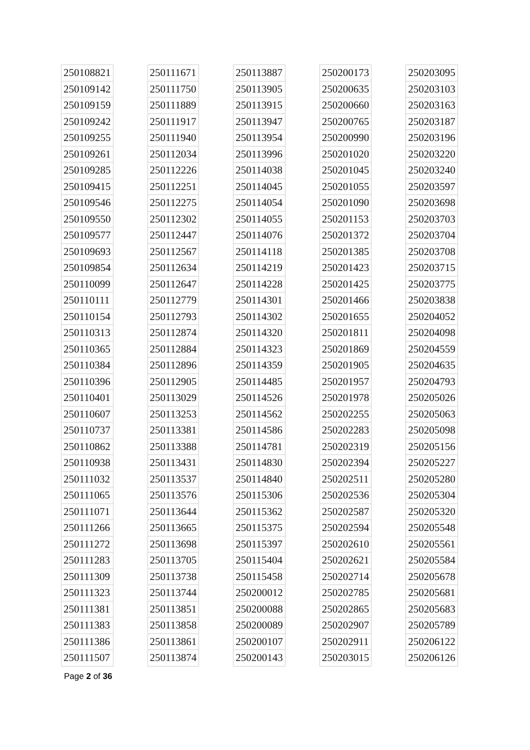| 250108821 |
| 250109142 |
| 250109159 |
| 250109242 |
| 250109255 |
| 250109261 |
| 250109285 |
| 250109415 |
| 250109546 |
| 250109550 |
| 250109577 |
| 250109693 |
| 250109854 |
| 250110099 |
| 250110111 |
| 250110154 |
| 250110313 |
| 250110365 |
| 250110384 |
| 250110396 |
| 250110401 |
| 250110607 |
| 250110737 |
| 250110862 |
| 250110938 |
| 250111032 |
| 250111065 |
| 250111071 |
| 250111266 |
| 250111272 |
| 250111283 |
| 250111309 |
| 250111323 |
| 250111381 |
| 250111383 |
| 250111386 |
| 250111507 |
| 250111671 |
| 250111750 |
| 250111889 |
| 250111917 |
| 250111940 |
| 250112034 |
| 250112226 |
| 250112251 |
| 250112275 |
| 250112302 |
| 250112447 |
| 250112567 |
| 250112634 |
| 250112647 |
| 250112779 |
| 250112793 |
| 250112874 |
| 250112884 |
| 250112896 |
| 250112905 |
| 250113029 |
| 250113253 |
| 250113381 |
| 250113388 |
| 250113431 |
| 250113537 |
| 250113576 |
| 250113644 |
| 250113665 |
| 250113698 |
| 250113705 |
| 250113738 |
| 250113744 |
| 250113851 |
| 250113858 |
| 250113861 |
| 250113874 |
| 250113887 |
| 250113905 |
| 250113915 |
| 250113947 |
| 250113954 |
| 250113996 |
| 250114038 |
| 250114045 |
| 250114054 |
| 250114055 |
| 250114076 |
| 250114118 |
| 250114219 |
| 250114228 |
| 250114301 |
| 250114302 |
| 250114320 |
| 250114323 |
| 250114359 |
| 250114485 |
| 250114526 |
| 250114562 |
| 250114586 |
| 250114781 |
| 250114830 |
| 250114840 |
| 250115306 |
| 250115362 |
| 250115375 |
| 250115397 |
| 250115404 |
| 250115458 |
| 250200012 |
| 250200088 |
| 250200089 |
| 250200107 |
| 250200143 |
| 250200173 |
| 250200635 |
| 250200660 |
| 250200765 |
| 250200990 |
| 250201020 |
| 250201045 |
| 250201055 |
| 250201090 |
| 250201153 |
| 250201372 |
| 250201385 |
| 250201423 |
| 250201425 |
| 250201466 |
| 250201655 |
| 250201811 |
| 250201869 |
| 250201905 |
| 250201957 |
| 250201978 |
| 250202255 |
| 250202283 |
| 250202319 |
| 250202394 |
| 250202511 |
| 250202536 |
| 250202587 |
| 250202594 |
| 250202610 |
| 250202621 |
| 250202714 |
| 250202785 |
| 250202865 |
| 250202907 |
| 250202911 |
| 250203015 |
| 250203095 |
| 250203103 |
| 250203163 |
| 250203187 |
| 250203196 |
| 250203220 |
| 250203240 |
| 250203597 |
| 250203698 |
| 250203703 |
| 250203704 |
| 250203708 |
| 250203715 |
| 250203775 |
| 250203838 |
| 250204052 |
| 250204098 |
| 250204559 |
| 250204635 |
| 250204793 |
| 250205026 |
| 250205063 |
| 250205098 |
| 250205156 |
| 250205227 |
| 250205280 |
| 250205304 |
| 250205320 |
| 250205548 |
| 250205561 |
| 250205584 |
| 250205678 |
| 250205681 |
| 250205683 |
| 250205789 |
| 250206122 |
| 250206126 |
Page 2 of 36